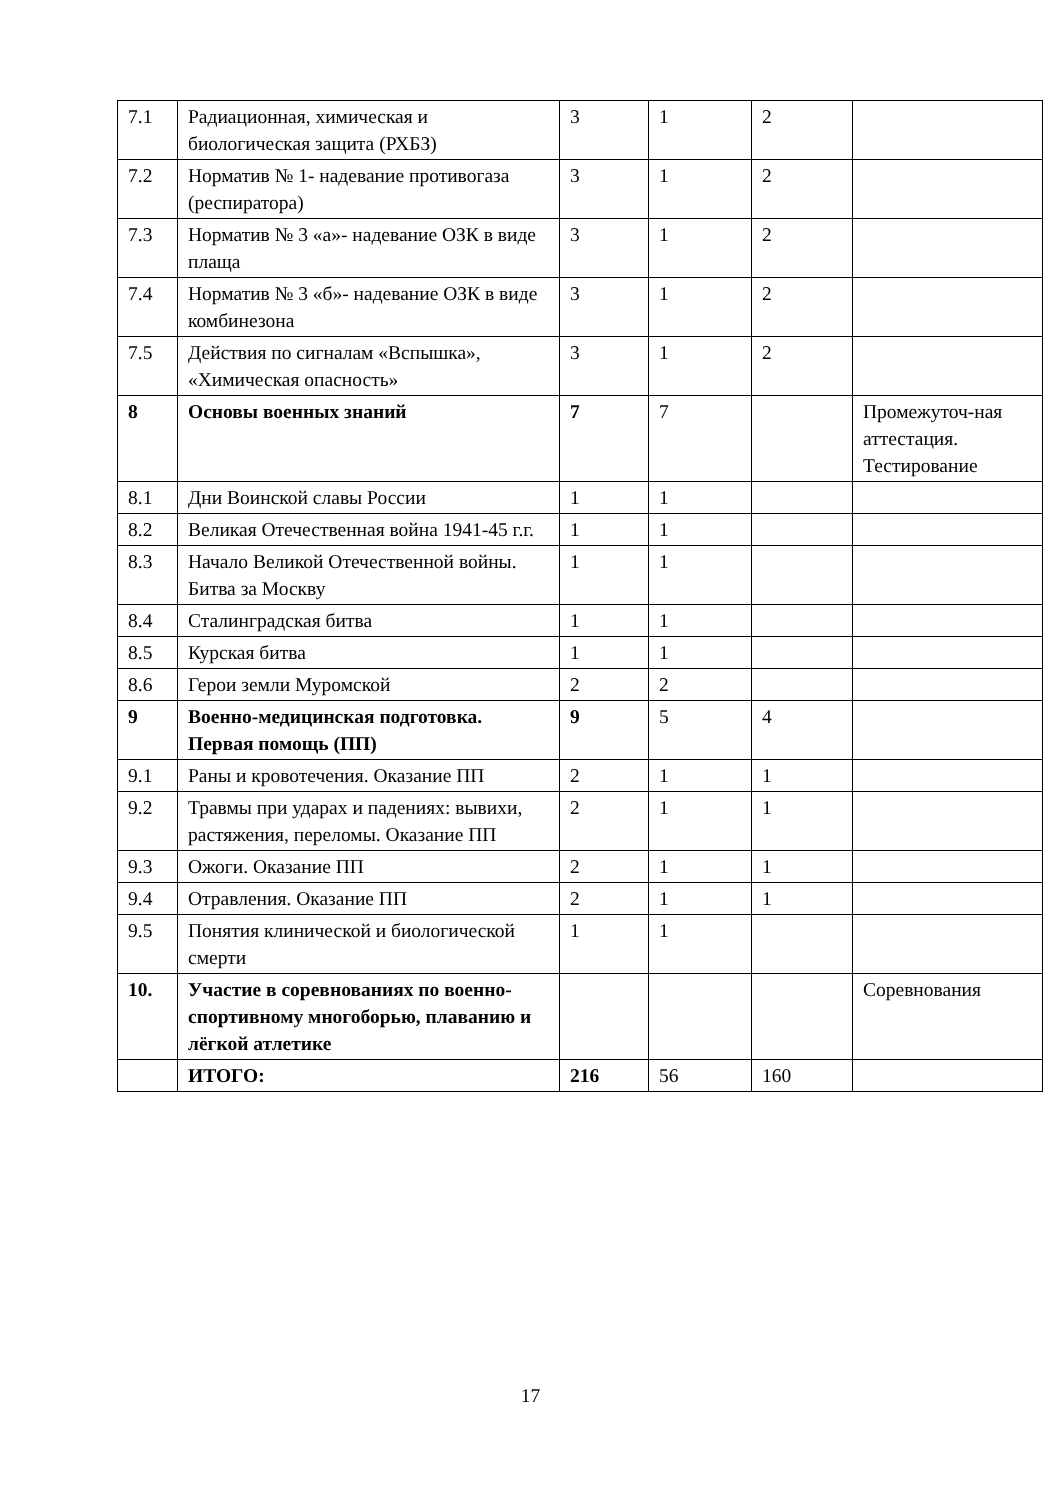| 7.1 | Радиационная, химическая и биологическая защита (РХБЗ) | 3 | 1 | 2 | |
| 7.2 | Норматив № 1- надевание противогаза (респиратора) | 3 | 1 | 2 | |
| 7.3 | Норматив № 3 «а»- надевание ОЗК в виде плаща | 3 | 1 | 2 | |
| 7.4 | Норматив № 3 «б»- надевание ОЗК в виде комбинезона | 3 | 1 | 2 | |
| 7.5 | Действия по сигналам «Вспышка», «Химическая опасность» | 3 | 1 | 2 | |
| 8 | Основы военных знаний | 7 | 7 | | Промежуточ-ная аттестация. Тестирование |
| 8.1 | Дни Воинской славы России | 1 | 1 | | |
| 8.2 | Великая Отечественная война 1941-45 г.г. | 1 | 1 | | |
| 8.3 | Начало Великой Отечественной войны. Битва за Москву | 1 | 1 | | |
| 8.4 | Сталинградская битва | 1 | 1 | | |
| 8.5 | Курская битва | 1 | 1 | | |
| 8.6 | Герои земли Муромской | 2 | 2 | | |
| 9 | Военно-медицинская подготовка. Первая помощь (ПП) | 9 | 5 | 4 | |
| 9.1 | Раны и кровотечения. Оказание ПП | 2 | 1 | 1 | |
| 9.2 | Травмы при ударах и падениях: вывихи, растяжения, переломы. Оказание ПП | 2 | 1 | 1 | |
| 9.3 | Ожоги. Оказание ПП | 2 | 1 | 1 | |
| 9.4 | Отравления. Оказание ПП | 2 | 1 | 1 | |
| 9.5 | Понятия клинической и биологической смерти | 1 | 1 | | |
| 10. | Участие в соревнованиях по военно-спортивному многоборью, плаванию и лёгкой атлетике | | | | Соревнования |
| | ИТОГО: | 216 | 56 | 160 | |
17